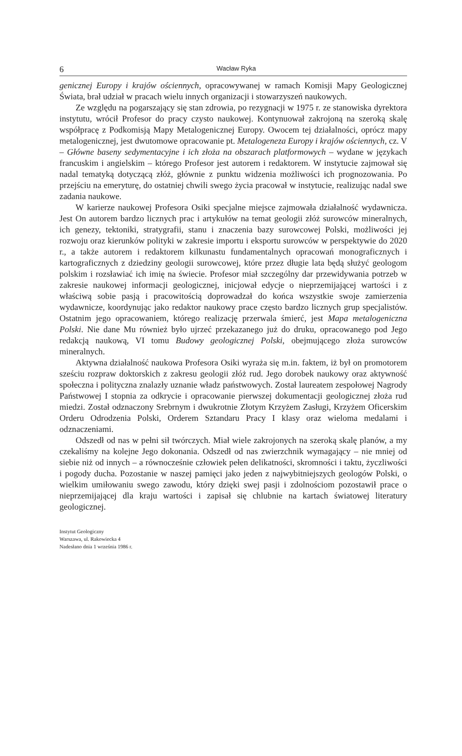6 Wacław Ryka
genicznej Europy i krajów ościennych, opracowywanej w ramach Komisji Mapy Geologicznej Świata, brał udział w pracach wielu innych organizacji i stowarzyszeń naukowych.
Ze względu na pogarszający się stan zdrowia, po rezygnacji w 1975 r. ze stanowiska dyrektora instytutu, wrócił Profesor do pracy czysto naukowej. Kontynuował zakrojoną na szeroką skalę współpracę z Podkomisją Mapy Metalogenicznej Europy. Owocem tej działalności, oprócz mapy metalogenicznej, jest dwutomowe opracowanie pt. Metalogeneza Europy i krajów ościennych, cz. V – Główne baseny sedymentacyjne i ich złoża na obszarach platformowych – wydane w językach francuskim i angielskim – którego Profesor jest autorem i redaktorem. W instytucie zajmował się nadal tematyką dotyczącą złóż, głównie z punktu widzenia możliwości ich prognozowania. Po przejściu na emeryturę, do ostatniej chwili swego życia pracował w instytucie, realizując nadal swe zadania naukowe.
W karierze naukowej Profesora Osiki specjalne miejsce zajmowała działalność wydawnicza. Jest On autorem bardzo licznych prac i artykułów na temat geologii złóż surowców mineralnych, ich genezy, tektoniki, stratygrafii, stanu i znaczenia bazy surowcowej Polski, możliwości jej rozwoju oraz kierunków polityki w zakresie importu i eksportu surowców w perspektywie do 2020 r., a także autorem i redaktorem kilkunastu fundamentalnych opracowań monograficznych i kartograficznych z dziedziny geologii surowcowej, które przez długie lata będą służyć geologom polskim i rozsławiać ich imię na świecie. Profesor miał szczególny dar przewidywania potrzeb w zakresie naukowej informacji geologicznej, inicjował edycje o nieprzemijającej wartości i z właściwą sobie pasją i pracowitością doprowadzał do końca wszystkie swoje zamierzenia wydawnicze, koordynując jako redaktor naukowy prace często bardzo licznych grup specjalistów. Ostatnim jego opracowaniem, którego realizację przerwala śmierć, jest Mapa metalogeniczna Polski. Nie dane Mu również było ujrzeć przekazanego już do druku, opracowanego pod Jego redakcją naukową, VI tomu Budowy geologicznej Polski, obejmującego złoża surowców mineralnych.
Aktywna działalność naukowa Profesora Osiki wyraża się m.in. faktem, iż był on promotorem sześciu rozpraw doktorskich z zakresu geologii złóż rud. Jego dorobek naukowy oraz aktywność społeczna i polityczna znalazły uznanie władz państwowych. Został laureatem zespołowej Nagrody Państwowej I stopnia za odkrycie i opracowanie pierwszej dokumentacji geologicznej złoża rud miedzi. Został odznaczony Srebrnym i dwukrotnie Złotym Krzyżem Zasługi, Krzyżem Oficerskim Orderu Odrodzenia Polski, Orderem Sztandaru Pracy I klasy oraz wieloma medalami i odznaczeniami.
Odszedł od nas w pełni sił twórczych. Miał wiele zakrojonych na szeroką skalę planów, a my czekaliśmy na kolejne Jego dokonania. Odszedł od nas zwierzchnik wymagający – nie mniej od siebie niż od innych – a równocześnie człowiek pełen delikatności, skromności i taktu, życzliwości i pogody ducha. Pozostanie w naszej pamięci jako jeden z najwybitniejszych geologów Polski, o wielkim umiłowaniu swego zawodu, który dzięki swej pasji i zdolnościom pozostawił prace o nieprzemijającej dla kraju wartości i zapisał się chlubnie na kartach światowej literatury geologicznej.
Instytut Geologiczny
Warszawa, ul. Rakowiecka 4
Nadesłano dnia 1 września 1986 r.